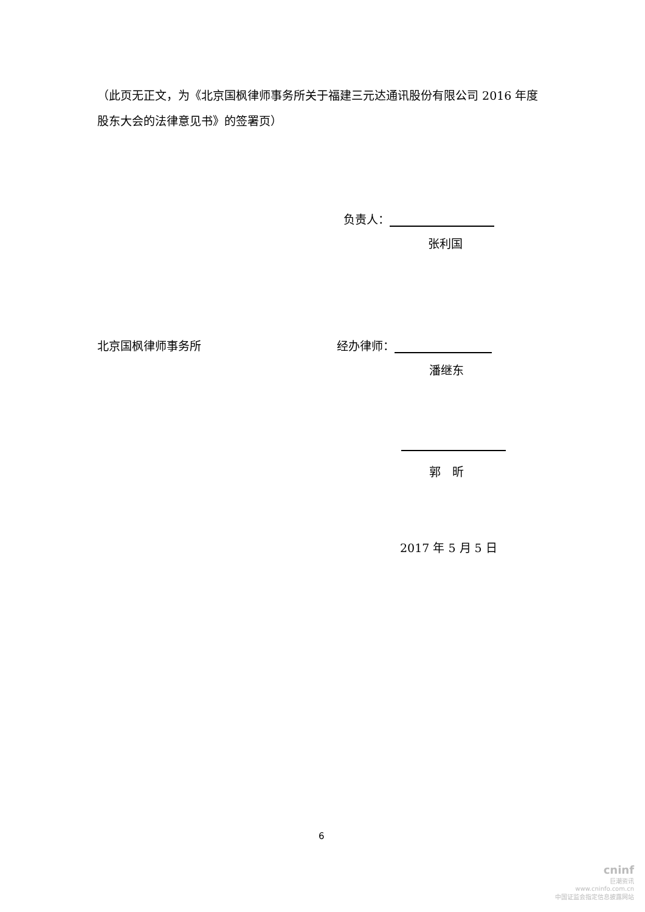（此页无正文，为《北京国枫律师事务所关于福建三元达通讯股份有限公司 2016 年度股东大会的法律意见书》的签署页）
负责人：
张利国
北京国枫律师事务所 经办律师：
潘继东
郭　昕
2017 年 5 月 5 日
6
cninf
巨潮资讯
www.cninfo.com.cn
中国证监会指定信息披露网站